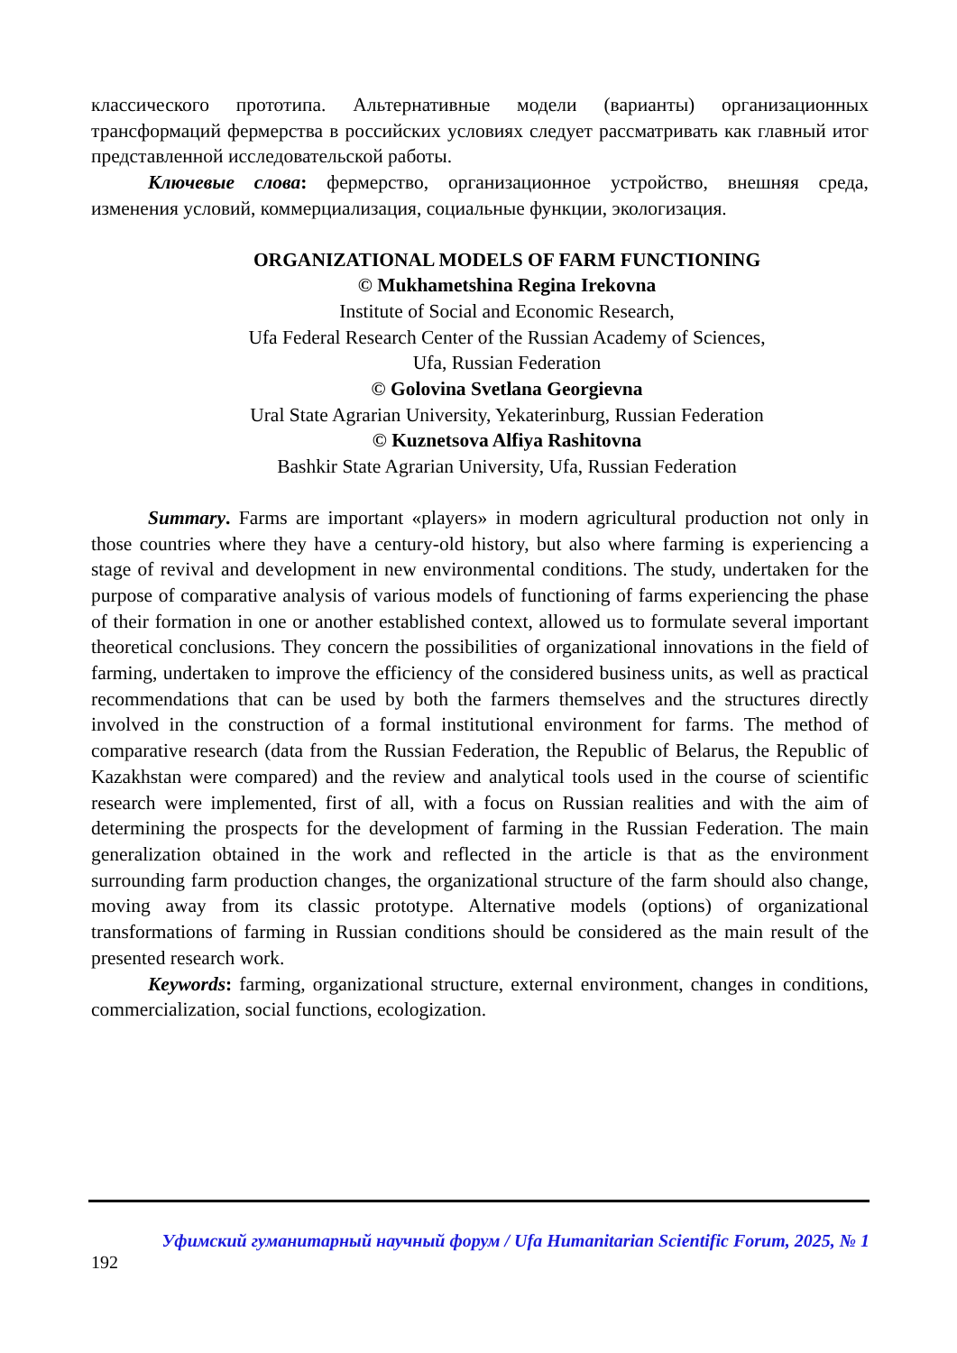классического прототипа. Альтернативные модели (варианты) организационных трансформаций фермерства в российских условиях следует рассматривать как главный итог представленной исследовательской работы.
Ключевые слова: фермерство, организационное устройство, внешняя среда, изменения условий, коммерциализация, социальные функции, экологизация.
ORGANIZATIONAL MODELS OF FARM FUNCTIONING
© Mukhametshina Regina Irekovna
Institute of Social and Economic Research,
Ufa Federal Research Center of the Russian Academy of Sciences,
Ufa, Russian Federation
© Golovina Svetlana Georgievna
Ural State Agrarian University, Yekaterinburg, Russian Federation
© Kuznetsova Alfiya Rashitovna
Bashkir State Agrarian University, Ufa, Russian Federation
Summary. Farms are important «players» in modern agricultural production not only in those countries where they have a century-old history, but also where farming is experiencing a stage of revival and development in new environmental conditions. The study, undertaken for the purpose of comparative analysis of various models of functioning of farms experiencing the phase of their formation in one or another established context, allowed us to formulate several important theoretical conclusions. They concern the possibilities of organizational innovations in the field of farming, undertaken to improve the efficiency of the considered business units, as well as practical recommendations that can be used by both the farmers themselves and the structures directly involved in the construction of a formal institutional environment for farms. The method of comparative research (data from the Russian Federation, the Republic of Belarus, the Republic of Kazakhstan were compared) and the review and analytical tools used in the course of scientific research were implemented, first of all, with a focus on Russian realities and with the aim of determining the prospects for the development of farming in the Russian Federation. The main generalization obtained in the work and reflected in the article is that as the environment surrounding farm production changes, the organizational structure of the farm should also change, moving away from its classic prototype. Alternative models (options) of organizational transformations of farming in Russian conditions should be considered as the main result of the presented research work.
Keywords: farming, organizational structure, external environment, changes in conditions, commercialization, social functions, ecologization.
Уфимский гуманитарный научный форум / Ufa Humanitarian Scientific Forum, 2025, № 1
192